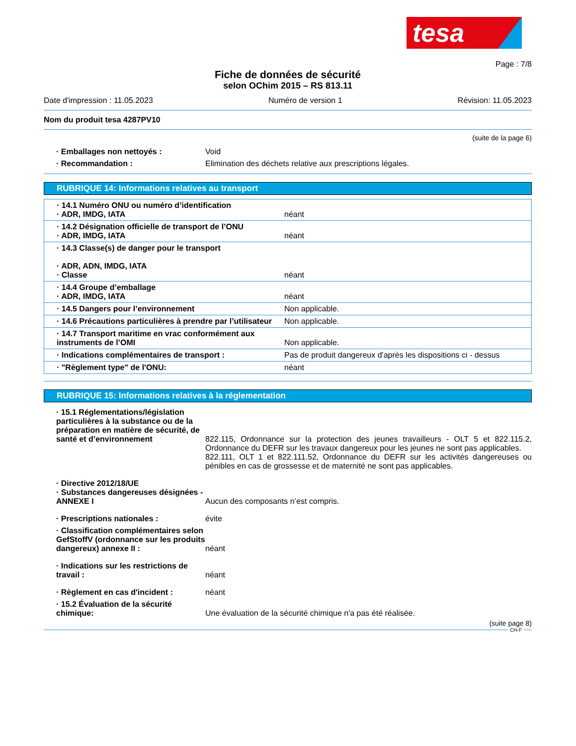tesa
Page : 7/8
Fiche de données de sécurité
selon OChim 2015 – RS 813.11
Date d'impression : 11.05.2023 Numéro de version 1 Révision: 11.05.2023
Nom du produit tesa 4287PV10
(suite de la page 6)
| · Emballages non nettoyés : | Void |
| · Recommandation : | Elimination des déchets relative aux prescriptions légales. |
RUBRIQUE 14: Informations relatives au transport
| · 14.1 Numéro ONU ou numéro d’identification · ADR, IMDG, IATA | néant |
| · 14.2 Désignation officielle de transport de l’ONU · ADR, IMDG, IATA | néant |
| · 14.3 Classe(s) de danger pour le transport · ADR, ADN, IMDG, IATA · Classe | néant |
| · 14.4 Groupe d’emballage · ADR, IMDG, IATA | néant |
| · 14.5 Dangers pour l’environnement | Non applicable. |
| · 14.6 Précautions particulières à prendre par l’utilisateur | Non applicable. |
| · 14.7 Transport maritime en vrac conformément aux instruments de l’OMI | Non applicable. |
| · Indications complémentaires de transport : | Pas de produit dangereux d'après les dispositions ci - dessus |
| · "Règlement type" de l'ONU: | néant |
RUBRIQUE 15: Informations relatives à la réglementation
| · 15.1 Réglementations/législation particulières à la substance ou de la préparation en matière de sécurité, de santé et d’environnement | 822.115, Ordonnance sur la protection des jeunes travailleurs - OLT 5 et 822.115.2, Ordonnance du DEFR sur les travaux dangereux pour les jeunes ne sont pas applicables. 822.111, OLT 1 et 822.111.52, Ordonnance du DEFR sur les activités dangereuses ou pénibles en cas de grossesse et de maternité ne sont pas applicables. |
| · Directive 2012/18/UE · Substances dangereuses désignées - ANNEXE I | Aucun des composants n’est compris. |
| · Prescriptions nationales : | évite |
| · Classification complémentaires selon GefStoffV (ordonnance sur les produits dangereux) annexe II : | néant |
| · Indications sur les restrictions de travail : | néant |
| · Règlement en cas d'incident : | néant |
| · 15.2 Évaluation de la sécurité chimique: | Une évaluation de la sécurité chimique n'a pas été réalisée. |
(suite page 8)
CH-F